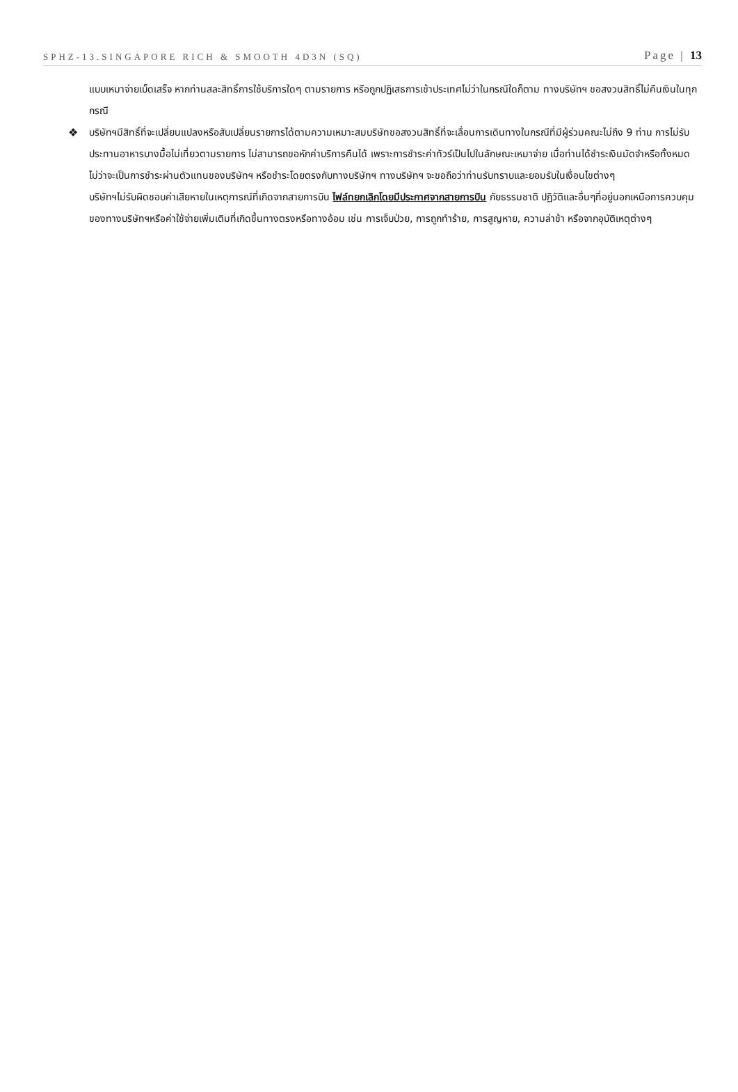SPHZ-13.SINGAPORE RICH & SMOOTH 4D3N (SQ) Page | 13
แบบเหมาจ่ายเบ็ดเสร็จ หากท่านสละสิทธิ์การใช้บริการใดๆ ตามรายการ หรือถูกปฏิเสธการเข้าประเทศไม่ว่าในกรณีใดก็ตาม ทางบริษัทฯ ขอสงวนสิทธิ์ไม่คืนเงินในทุกกรณี
❖ บริษัทฯมีสิทธิ์ที่จะเปลี่ยนแปลงหรือสับเปลี่ยนรายการได้ตามความเหมาะสมบริษัทขอสงวนสิทธิ์ที่จะเลื่อนการเดินทางในกรณีที่มีผู้ร่วมคณะไม่ถึง 9 ท่าน การไม่รับประทานอาหารบางมื้อไม่เที่ยวตามรายการ ไม่สามารถขอหักค่าบริการคืนได้ เพราะการชำระค่าทัวร์เป็นไปในลักษณะเหมาจ่าย เมื่อท่านได้ชำระเงินมัดจำหรือทั้งหมด ไม่ว่าจะเป็นการชำระผ่านตัวแทนของบริษัทฯ หรือชำระโดยตรงกับทางบริษัทฯ ทางบริษัทฯ จะขอถือว่าท่านรับทราบและยอมรับในเงื่อนไขต่างๆ
บริษัทฯไม่รับผิดชอบค่าเสียหายในเหตุการณ์ที่เกิดจากสายการบิน ไฟล์ทยกเลิกโดยมีประกาศจากสายการบิน ภัยธรรมชาติ ปฏิวัติและอื่นๆที่อยู่นอกเหนือการควบคุมของทางบริษัทฯหรือค่าใช้จ่ายเพิ่มเติมที่เกิดขึ้นทางตรงหรือทางอ้อม เช่น การเจ็บป่วย, การถูกทำร้าย, การสูญหาย, ความล่าช้า หรือจากอุบัติเหตุต่างๆ